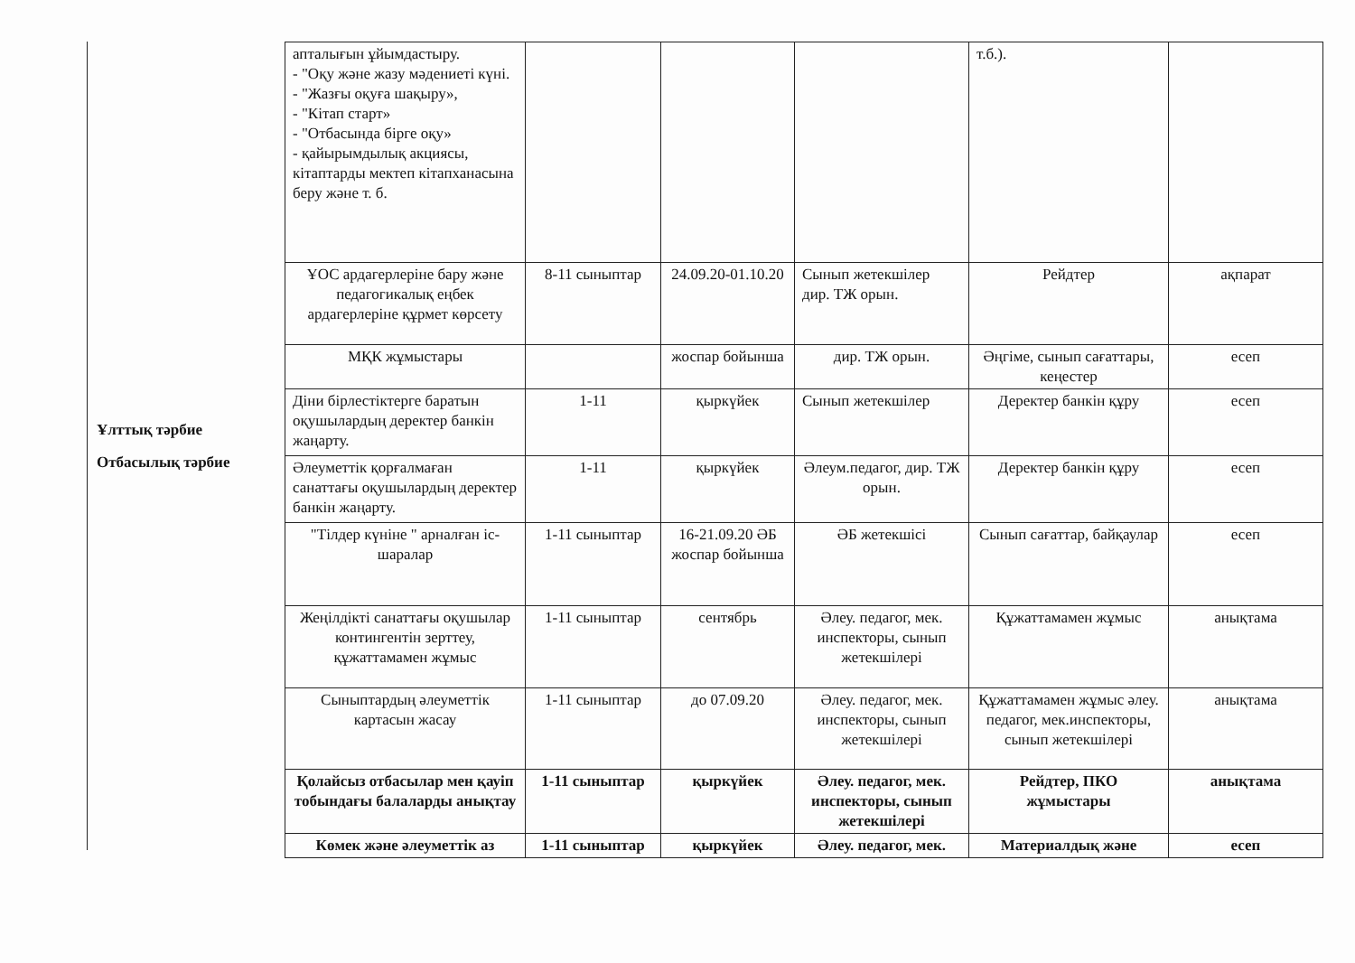Ұлттық тәрбие
Отбасылық тәрбие
| апталығын ұйымдастыру. - "Оқу және жазу мәдениеті күні. - "Жазғы оқуға шақыру», - "Кітап старт» - "Отбасында бірге оқу» - қайырымдылық акциясы, кітаптарды мектеп кітапханасына беру және т. б. | | | | т.б.). | |
| ҰОС ардагерлеріне бару және педагогикалық еңбек ардагерлеріне құрмет көрсету | 8-11 сыныптар | 24.09.20-01.10.20 | Сынып жетекшілер дир. ТЖ орын. | Рейдтер | ақпарат |
| МҚК жұмыстары | | жоспар бойынша | дир. ТЖ орын. | Әңгіме, сынып сағаттары, кеңестер | есеп |
| Діни бірлестіктерге баратын оқушылардың деректер банкін жаңарту. | 1-11 | қыркүйек | Сынып жетекшілер | Деректер банкін құру | есеп |
| Әлеуметтік қорғалмаған санаттағы оқушылардың деректер банкін жаңарту. | 1-11 | қыркүйек | Әлеум.педагог, дир. ТЖ орын. | Деректер банкін құру | есеп |
| "Тілдер күніне " арналған іс-шаралар | 1-11 сыныптар | 16-21.09.20 ӘБ жоспар бойынша | ӘБ жетекшісі | Сынып сағаттар, байқаулар | есеп |
| Жеңілдікті санаттағы оқушылар контингентін зерттеу, құжаттамамен жұмыс | 1-11 сыныптар | сентябрь | Әлеу. педагог, мек. инспекторы, сынып жетекшілері | Құжаттамамен жұмыс | анықтама |
| Сыныптардың әлеуметтік картасын жасау | 1-11 сыныптар | до 07.09.20 | Әлеу. педагог, мек. инспекторы, сынып жетекшілері | Құжаттамамен жұмыс әлеу. педагог, мек.инспекторы, сынып жетекшілері | анықтама |
| Қолайсыз отбасылар мен қауіп тобындағы балаларды анықтау | 1-11 сыныптар | қыркүйек | Әлеу. педагог, мек. инспекторы, сынып жетекшілері | Рейдтер, ПКО жұмыстары | анықтама |
| Көмек және әлеуметтік аз | 1-11 сыныптар | қыркүйек | Әлеу. педагог, мек. | Материалдық және | есеп |